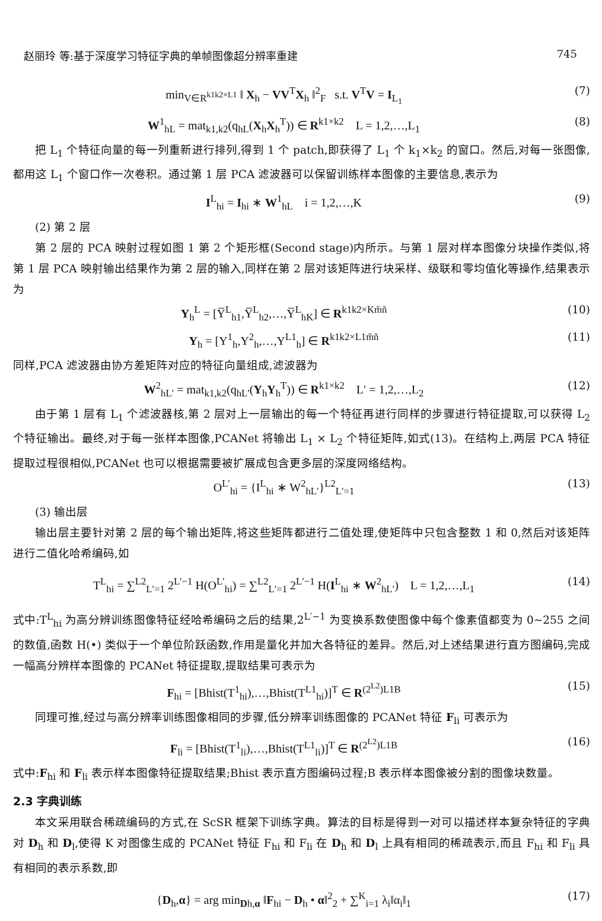赵丽玲 等:基于深度学习特征字典的单帧图像超分辨率重建 745
min<sub>V∈R<sup>k1k2×L1</sup></sub> ‖ X<sub>h</sub> − VV<sup>T</sup>X<sub>h</sub> ‖<sup>2</sup><sub>F</sub> s.t. V<sup>T</sup>V = I<sub>L<sub>1</sub></sub> (7)
W<sup>1</sup><sub>hL</sub> = mat<sub>k1,k2</sub>(q<sub>hL</sub>(X<sub>h</sub>X<sub>h</sub><sup>T</sup>)) ∈ R<sup>k1×k2</sup> L = 1,2,…,L<sub>1</sub> (8)
把 L<sub>1</sub> 个特征向量的每一列重新进行排列,得到 1 个 patch,即获得了 L<sub>1</sub> 个 k<sub>1</sub>×k<sub>2</sub> 的窗口。然后,对每一张图像,都用这 L<sub>1</sub> 个窗口作一次卷积。通过第 1 层 PCA 滤波器可以保留训练样本图像的主要信息,表示为
I<sup>L</sup><sub>hi</sub> = I<sub>hi</sub> ∗ W<sup>1</sup><sub>hL</sub> i = 1,2,…,K (9)
(2) 第 2 层
第 2 层的 PCA 映射过程如图 1 第 2 个矩形框(Second stage)内所示。与第 1 层对样本图像分块操作类似,将第 1 层 PCA 映射输出结果作为第 2 层的输入,同样在第 2 层对该矩阵进行块采样、级联和零均值化等操作,结果表示为
Y<sub>h</sub><sup>L</sup> = [Y̅<sup>L</sup><sub>h1</sub>,Y̅<sup>L</sup><sub>h2</sub>,…,Y̅<sup>L</sup><sub>hK</sub>] ∈ R<sup>k1k2×Km̃ñ</sup> (10)
Y<sub>h</sub> = [Y<sup>1</sup><sub>h</sub>,Y<sup>2</sup><sub>h</sub>,…,Y<sup>L1</sup><sub>h</sub>] ∈ R<sup>k1k2×L1m̃ñ</sup> (11)
同样,PCA 滤波器由协方差矩阵对应的特征向量组成,滤波器为
W<sup>2</sup><sub>hL′</sub> = mat<sub>k1,k2</sub>(q<sub>hL′</sub>(Y<sub>h</sub>Y<sub>h</sub><sup>T</sup>)) ∈ R<sup>k1×k2</sup> L′ = 1,2,…,L<sub>2</sub> (12)
由于第 1 层有 L<sub>1</sub> 个滤波器核,第 2 层对上一层输出的每一个特征再进行同样的步骤进行特征提取,可以获得 L<sub>2</sub> 个特征输出。最终,对于每一张样本图像,PCANet 将输出 L<sub>1</sub> × L<sub>2</sub> 个特征矩阵,如式(13)。在结构上,两层 PCA 特征提取过程很相似,PCANet 也可以根据需要被扩展成包含更多层的深度网络结构。
O<sup>L′</sup><sub>hi</sub> = {I<sup>L</sup><sub>hi</sub> ∗ W<sup>2</sup><sub>hL′</sub>}<sup>L2</sup><sub>L′=1</sub> (13)
(3) 输出层
输出层主要针对第 2 层的每个输出矩阵,将这些矩阵都进行二值处理,使矩阵中只包含整数 1 和 0,然后对该矩阵进行二值化哈希编码,如
T<sup>L</sup><sub>hi</sub> = ∑<sup>L2</sup><sub>L′=1</sub> 2<sup>L′−1</sup> H(O<sup>L′</sup><sub>hi</sub>) = ∑<sup>L2</sup><sub>L′=1</sub> 2<sup>L′−1</sup> H(I<sup>L</sup><sub>hi</sub> ∗ W<sup>2</sup><sub>hL′</sub>) L = 1,2,…,L<sub>1</sub> (14)
式中:T<sup>L</sup><sub>hi</sub> 为高分辨训练图像特征经哈希编码之后的结果,2<sup>L′−1</sup> 为变换系数使图像中每个像素值都变为 0~255 之间的数值,函数 H(•) 类似于一个单位阶跃函数,作用是量化并加大各特征的差异。然后,对上述结果进行直方图编码,完成一幅高分辨样本图像的 PCANet 特征提取,提取结果可表示为
F<sub>hi</sub> = [Bhist(T<sup>1</sup><sub>hi</sub>),…,Bhist(T<sup>L1</sup><sub>hi</sub>)]<sup>T</sup> ∈ R<sup>(2<sup>L2</sup>)L1B</sup> (15)
同理可推,经过与高分辨率训练图像相同的步骤,低分辨率训练图像的 PCANet 特征 F<sub>li</sub> 可表示为
F<sub>li</sub> = [Bhist(T<sup>1</sup><sub>li</sub>),…,Bhist(T<sup>L1</sup><sub>li</sub>)]<sup>T</sup> ∈ R<sup>(2<sup>L2</sup>)L1B</sup> (16)
式中:F<sub>hi</sub> 和 F<sub>li</sub> 表示样本图像特征提取结果;Bhist 表示直方图编码过程;B 表示样本图像被分割的图像块数量。
2.3 字典训练
本文采用联合稀疏编码的方式,在 ScSR 框架下训练字典。算法的目标是得到一对可以描述样本复杂特征的字典对 D<sub>h</sub> 和 D<sub>l</sub>,使得 K 对图像生成的 PCANet 特征 F<sub>hi</sub> 和 F<sub>li</sub> 在 D<sub>h</sub> 和 D<sub>l</sub> 上具有相同的稀疏表示,而且 F<sub>hi</sub> 和 F<sub>li</sub> 具有相同的表示系数,即
{D<sub>h</sub>,α} = arg min<sub>Dh,α</sub> ‖F<sub>hi</sub> − D<sub>h</sub> • α‖<sup>2</sup><sub>2</sub> + ∑<sup>K</sup><sub>i=1</sub> λ<sub>i</sub>‖α<sub>i</sub>‖<sub>1</sub> (17)